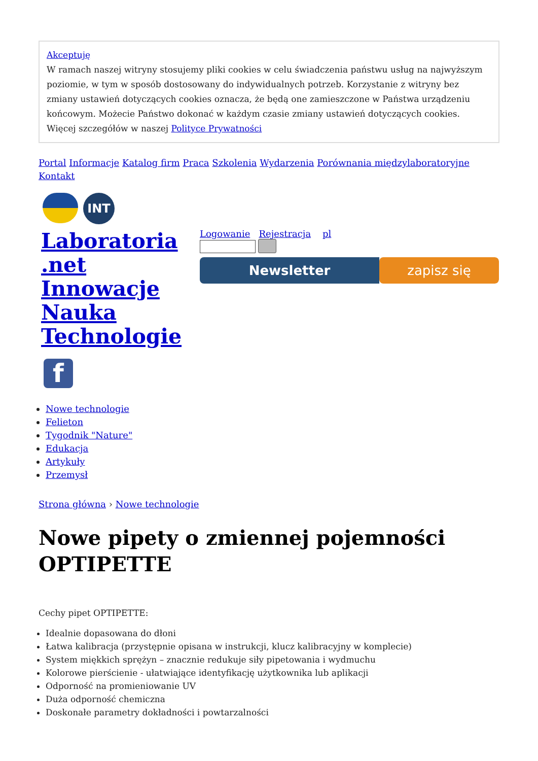Akceptuję
W ramach naszej witryny stosujemy pliki cookies w celu świadczenia państwu usług na najwyższym poziomie, w tym w sposób dostosowany do indywidualnych potrzeb. Korzystanie z witryny bez zmiany ustawień dotyczących cookies oznacza, że będą one zamieszczone w Państwa urządzeniu końcowym. Możecie Państwo dokonać w każdym czasie zmiany ustawień dotyczących cookies. Więcej szczegółów w naszej Polityce Prywatności
Portal Informacje Katalog firm Praca Szkolenia Wydarzenia Porównania międzylaboratoryjne Kontakt
INT
Laboratoria .net Innowacje Nauka Technologie
f
Logowanie Rejestracja pl
Newsletter zapisz się
Nowe technologie
Felieton
Tygodnik "Nature"
Edukacja
Artykuły
Przemysł
Strona główna › Nowe technologie
Nowe pipety o zmiennej pojemności OPTIPETTE
Cechy pipet OPTIPETTE:
Idealnie dopasowana do dłoni
Łatwa kalibracja (przystępnie opisana w instrukcji, klucz kalibracyjny w komplecie)
System miękkich sprężyn – znacznie redukuje siły pipetowania i wydmuchu
Kolorowe pierścienie - ułatwiające identyfikację użytkownika lub aplikacji
Odporność na promieniowanie UV
Duża odporność chemiczna
Doskonałe parametry dokładności i powtarzalności